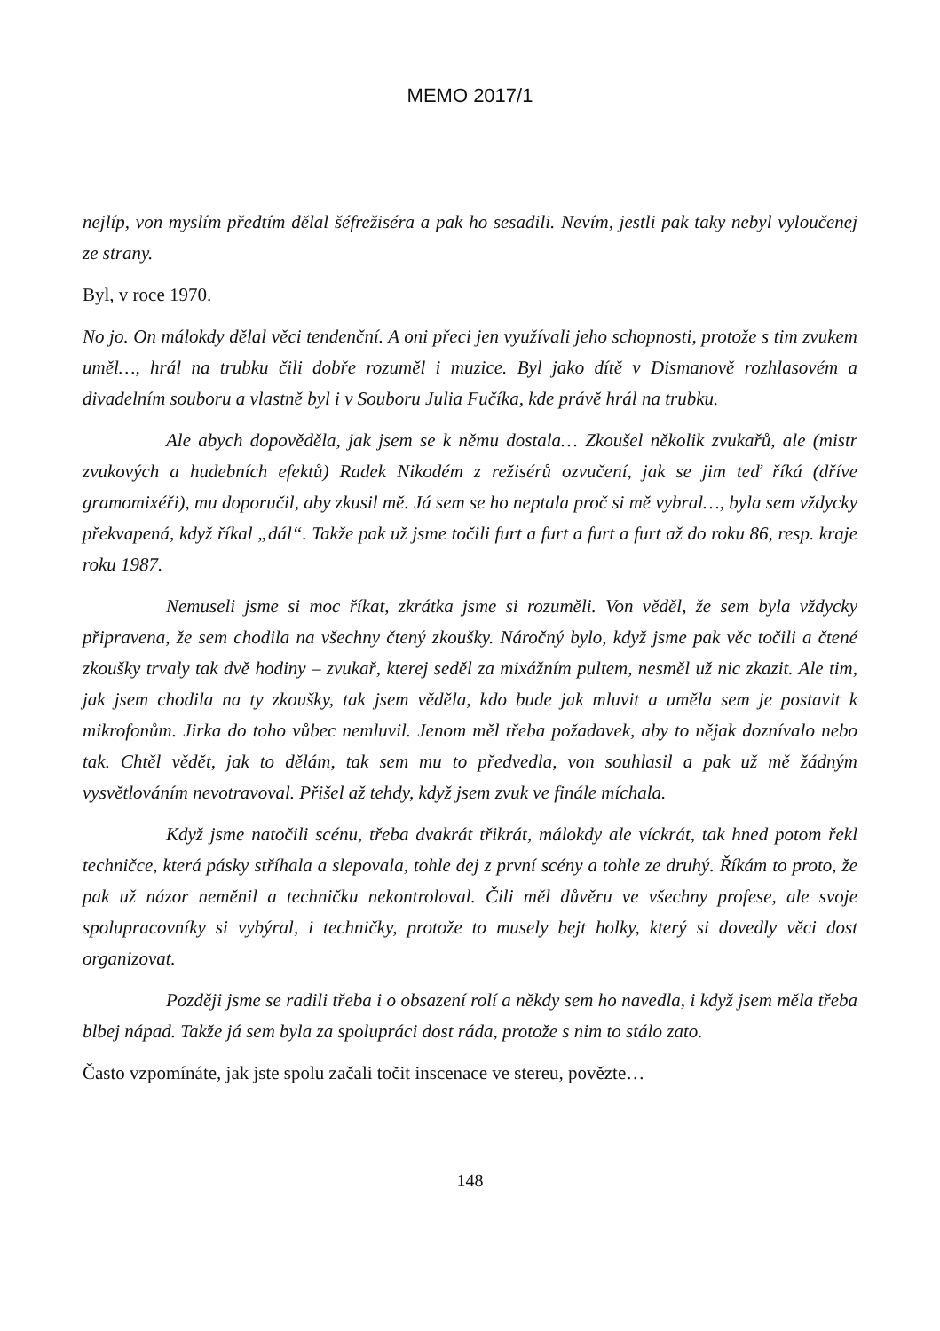MEMO 2017/1
nejlíp, von myslím předtím dělal šéfrežiséra a pak ho sesadili. Nevím, jestli pak taky nebyl vyloučenej ze strany.
Byl, v roce 1970.
No jo. On málokdy dělal věci tendenční. A oni přeci jen využívali jeho schopnosti, protože s tim zvukem uměl…, hrál na trubku čili dobře rozuměl i muzice. Byl jako dítě v Dismanově rozhlasovém a divadelním souboru a vlastně byl i v Souboru Julia Fučíka, kde právě hrál na trubku.
Ale abych dopověděla, jak jsem se k němu dostala… Zkoušel několik zvukařů, ale (mistr zvukových a hudebních efektů) Radek Nikodém z režisérů ozvučení, jak se jim teď říká (dříve gramomixéři), mu doporučil, aby zkusil mě. Já sem se ho neptala proč si mě vybral…, byla sem vždycky překvapená, když říkal „dál“. Takže pak už jsme točili furt a furt a furt a furt až do roku 86, resp. kraje roku 1987.
Nemuseli jsme si moc říkat, zkrátka jsme si rozuměli. Von věděl, že sem byla vždycky připravena, že sem chodila na všechny čtený zkoušky. Náročný bylo, když jsme pak věc točili a čtené zkoušky trvaly tak dvě hodiny – zvukař, kterej seděl za mixážním pultem, nesměl už nic zkazit. Ale tim, jak jsem chodila na ty zkoušky, tak jsem věděla, kdo bude jak mluvit a uměla sem je postavit k mikrofonům. Jirka do toho vůbec nemluvil. Jenom měl třeba požadavek, aby to nějak doznívalo nebo tak. Chtěl vědět, jak to dělám, tak sem mu to předvedla, von souhlasil a pak už mě žádným vysvětlováním nevotravoval. Přišel až tehdy, když jsem zvuk ve finále míchala.
Když jsme natočili scénu, třeba dvakrát třikrát, málokdy ale víckrát, tak hned potom řekl techničce, která pásky stříhala a slepovala, tohle dej z první scény a tohle ze druhý. Říkám to proto, že pak už názor neměnil a techničku nekontroloval. Čili měl důvěru ve všechny profese, ale svoje spolupracovníky si vybýral, i techničky, protože to musely bejt holky, který si dovedly věci dost organizovat.
Později jsme se radili třeba i o obsazení rolí a někdy sem ho navedla, i když jsem měla třeba blbej nápad. Takže já sem byla za spolupráci dost ráda, protože s nim to stálo zato.
Často vzpomínáte, jak jste spolu začali točit inscenace ve stereu, povězte…
148